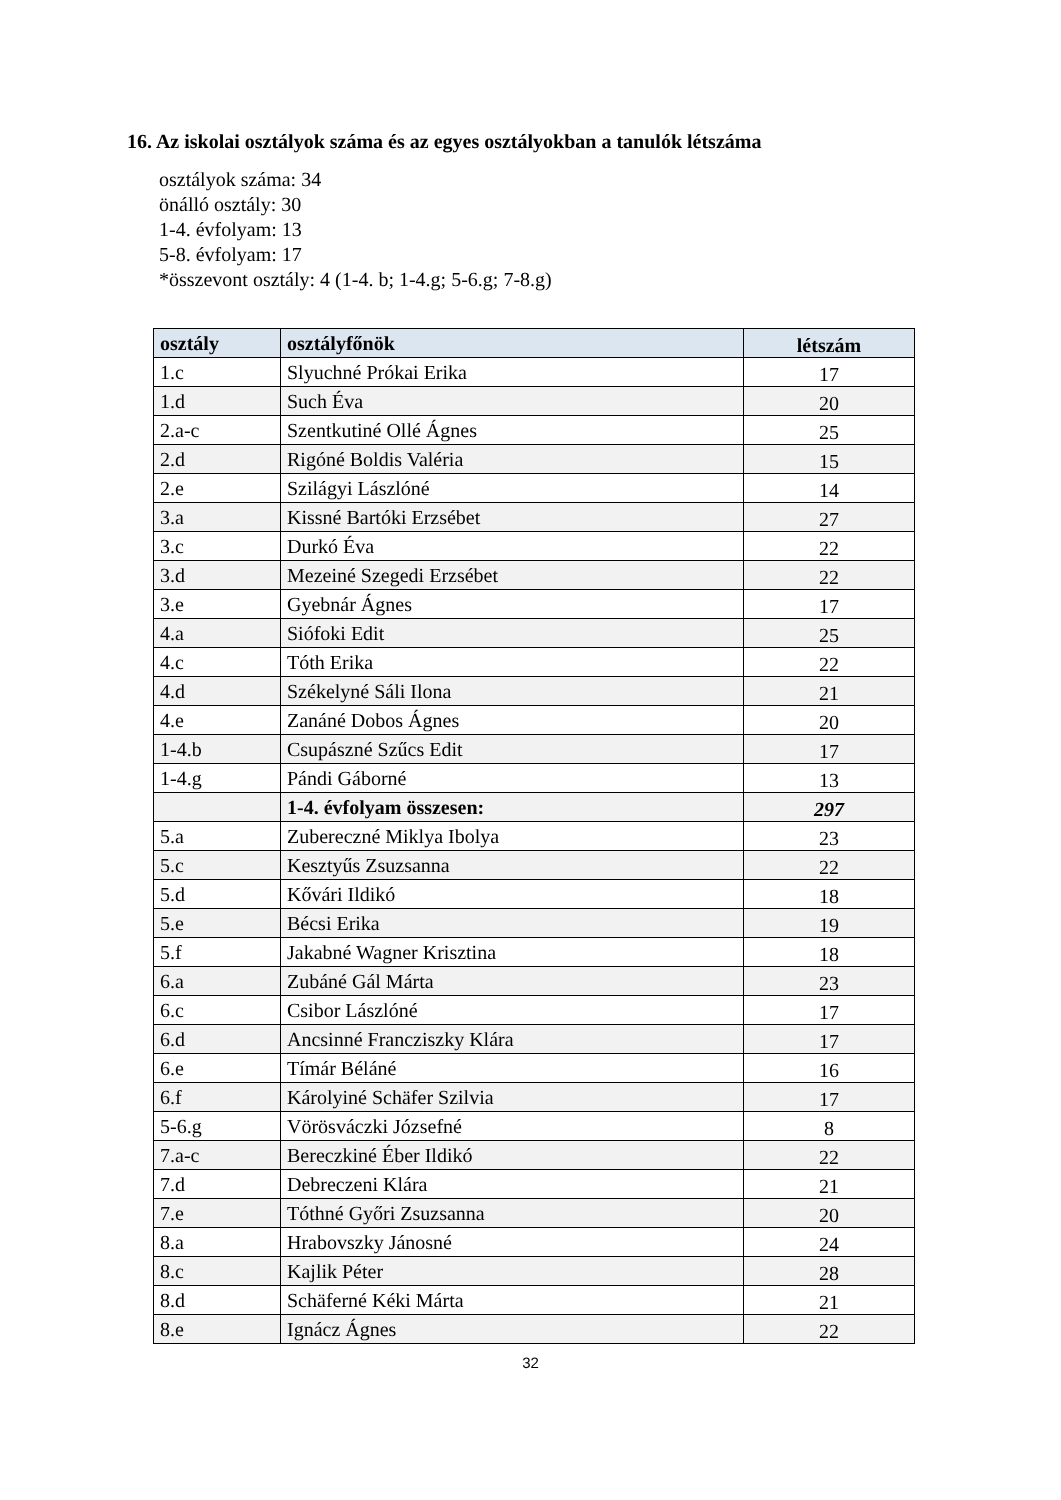16. Az iskolai osztályok száma és az egyes osztályokban a tanulók létszáma
osztályok száma: 34
önálló osztály: 30
1-4. évfolyam: 13
5-8. évfolyam: 17
*összevont osztály: 4 (1-4. b; 1-4.g; 5-6.g; 7-8.g)
| osztály | osztályfőnök | létszám |
| --- | --- | --- |
| 1.c | Slyuchné Prókai Erika | 17 |
| 1.d | Such Éva | 20 |
| 2.a-c | Szentkutiné Ollé Ágnes | 25 |
| 2.d | Rigóné Boldis Valéria | 15 |
| 2.e | Szilágyi Lászlóné | 14 |
| 3.a | Kissné Bartóki Erzsébet | 27 |
| 3.c | Durkó Éva | 22 |
| 3.d | Mezeiné Szegedi Erzsébet | 22 |
| 3.e | Gyebnár Ágnes | 17 |
| 4.a | Siófoki Edit | 25 |
| 4.c | Tóth Erika | 22 |
| 4.d | Székelyné Sáli Ilona | 21 |
| 4.e | Zanáné Dobos Ágnes | 20 |
| 1-4.b | Csupászné Szűcs Edit | 17 |
| 1-4.g | Pándi Gáborné | 13 |
| | 1-4. évfolyam összesen: | 297 |
| 5.a | Zubereczné Miklya Ibolya | 23 |
| 5.c | Kesztyűs Zsuzsanna | 22 |
| 5.d | Kővári Ildikó | 18 |
| 5.e | Bécsi Erika | 19 |
| 5.f | Jakabné Wagner Krisztina | 18 |
| 6.a | Zubáné Gál Márta | 23 |
| 6.c | Csibor Lászlóné | 17 |
| 6.d | Ancsinné Francziszky Klára | 17 |
| 6.e | Tímár Béláné | 16 |
| 6.f | Károlyiné Schäfer Szilvia | 17 |
| 5-6.g | Vörösváczki Józsefné | 8 |
| 7.a-c | Bereczkiné Éber Ildikó | 22 |
| 7.d | Debreczeni Klára | 21 |
| 7.e | Tóthné Győri Zsuzsanna | 20 |
| 8.a | Hrabovszky Jánosné | 24 |
| 8.c | Kajlik Péter | 28 |
| 8.d | Schäferné Kéki Márta | 21 |
| 8.e | Ignácz Ágnes | 22 |
32